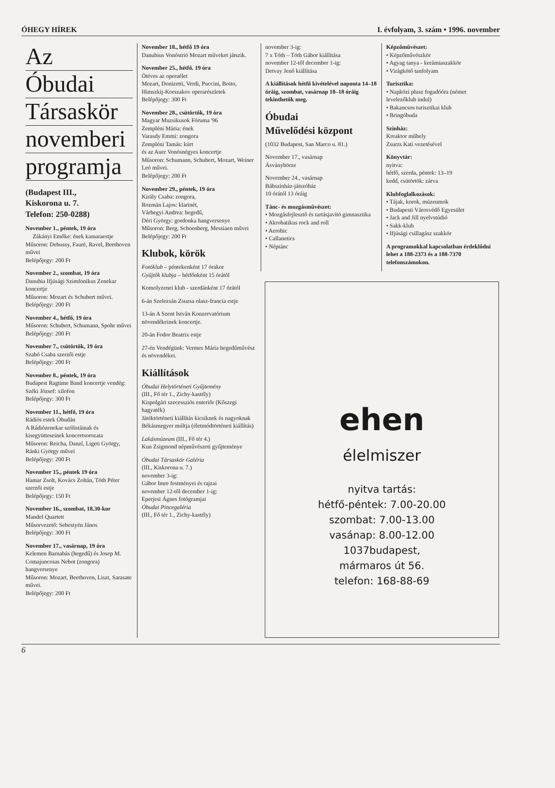ÓHEGY HÍREK I. évfolyam, 3. szám • 1996. november
Az
Óbudai
Társaskör
novemberi
programja
(Budapest III.,
Kiskorona u. 7.
Telefon: 250-0288)
November 1., péntek, 19 óra
Zákányi Emőke: ének kamaraestje
Műsoron: Debussy, Fauré, Ravel, Beethoven művei
Belépőjegy: 200 Ft
November 2., szombat, 19 óra
Danubia Ifjúsági Szimfonikus Zenekar koncertje
Műsoron: Mozart és Schubert művei. Belépőjegy: 200 Ft
November 4., hétfő, 19 óra
Műsoron: Schubert, Schumann, Spohr művei
Belépőjegy: 200 Ft
November 7., csütörtök, 19 óra
Szabó Csaba szerzői estje
Belépőjegy: 200 Ft
November 8., péntek, 19 óra
Budapest Ragtime Band koncertje vendég: Széki József: xilofon
Belépőjegy: 300 Ft
November 11., hétfő, 19 óra
Rádiós estek Óbudán
A Rádiózenekar szólistáinak és kisegyütteseinek koncertsorozata
Műsoron: Reicha, Danzl, Ligeti György, Ránki György művei
Belépőjegy: 200 Ft
November 15., péntek 19 óra
Hamar Zsolt, Kovács Zoltán, Tóth Péter szerzői estje
Belépőjegy: 150 Ft
November 16., szombat, 18.30-kor
Mandel Quartett
Műsorvezető: Sebestyén János
Belépőjegy: 300 Ft
November 17., vasárnap, 19 óra
Kelemen Barnabás (hegedű) és Josep M. Comajuncosas Nebot (zongora) hangversenye
Műsoron: Mozart, Beethoven, Liszt, Sarasate művei.
Belépőjegy: 200 Ft
November 18., hétfő 19 óra
Danubius Vonóstrió Mozart műveket játszik.
November 25., hétfő. 19 óra
Ötéves az operaélet
Mozart, Donizetti, Verdi, Puccini, Boito, Himszkij-Korszakov operarészletek
Belépőjegy: 300 Ft
November 28., csütörtök, 19 óra
Magyar Muzsikusok Fóruma '96
Zempléni Mária: ének
Varasdy Emmi: zongora
Zempléni Tamás: kürt
és az Auer Vonósnégyes koncertje
Műsoron: Schumann, Schubert, Mozart, Weiner Leó művei.
Belépőjegy: 200 Ft
November 29., péntek, 19 óra
Király Csaba: zongora,
Rozmán Lajos: klarinét,
Várhegyi Andrea: hegedű,
Déri György: gordonka hangversenye
Műsoron: Berg, Schoenberg, Messiaen művei
Belépőjegy: 200 Ft
Klubok, körök
Fotóklub – péntekenként 17 órakor
Gyűjtők klubja – hétfőnként 15 órától
Komolyzenei klub - szerdánként 17 órától
6-án Szelezsán Zsuzsa olasz-francia estje
13-án A Szent István Konzervatórium növendékeinek koncertje.
20-án Fodor Beatrix estje
27-én Vendégünk: Vermes Mária hegedűművész és növendékei.
Kiállítások
Óbudai Helytörténeti Gyűjtemény
(III., Fő tér 1., Zichy-kastély)
Kispolgári szecessziós enteriőr (Kőszegi hagyaték)
Játéktörténeti kiállítás kicsiknek és nagyoknak
Békásmegyer múltja (életmódtörténeti kiállítás)
Lakásmúzeum (III., Fő tér 4.)
Kun Zsigmond népművészeti gyűjteménye
Óbudai Társaskör Galéria
(III., Kiskorona u. 7.)
november 3-ig:
Gábor Imre festményei és rajzai
november 12-től december 1-ig:
Eperjesi Ágnes fotógramjai
Óbudai Pincegaléria
(III., Fő tér 1., Zichy-kastély)
november 3-ig:
7 x Tóth – Tóth Gábor kiállítása
november 12-től december 1-ig:
Detvay Jenő kiállítása
A kiállítások hétfő kivételével naponta 14–18 óráig, szombat, vasárnap 10–18 óráig tekinthetők meg.
Óbudai
Művelődési központ
(1032 Budapest, San Marco u. 81.)
November 17., vasárnap
Ásványbörze
November 24., vasárnap
Bábszínház-játszóház
10 órától 13 óráig
Tánc- és mozgásművészet:
• Mozgásfejlesztő és tartásjavító gimnasztika
• Akrobatikus rock and roll
• Aerobic
• Callanetics
• Néptánc
Képzőművészet:
• Képzőművészkör
• Agyag tanya - kerámiaszakkör
• Virágkötő tanfolyam
Turisztika:
• Napközi plusz fogadóóra (német levelezőklub indul)
• Bakancsos turisztikai klub
• Bringóbuda
Színház:
Kreaktor műhely
Zsurzs Kati vezetésével
Könyvtár:
nyitva:
hétfő, szerda, péntek: 13–19
kedd, csütörtök: zárva
Klubfoglalkozások:
• Tájak, korok, múzeumok
• Budapesti Városvédő Egyesület
• Jack and Jill nyelvstúdió
• Sakk-klub
• Ifjúsági csillagász szakkör
A programokkal kapcsolatban érdeklődni lehet a 188-2373 és a 188-7370 telefonszámokon.
ehen
élelmiszer
nyitva tartás:
hétfő-péntek: 7.00-20.00
szombat: 7.00-13.00
vasánap: 8.00-12.00
1037budapest,
mármaros út 56.
telefon: 168-88-69
6